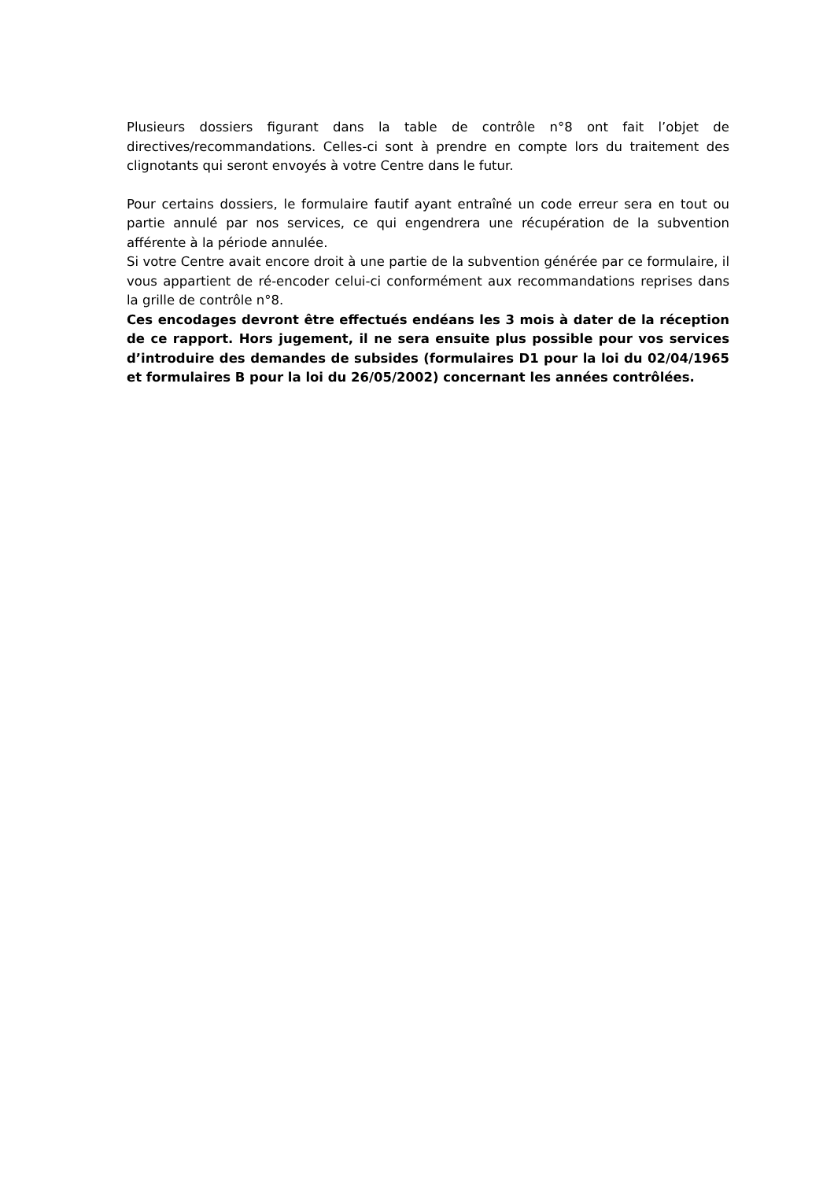Plusieurs dossiers figurant dans la table de contrôle n°8 ont fait l’objet de directives/recommandations. Celles-ci sont à prendre en compte lors du traitement des clignotants qui seront envoyés à votre Centre dans le futur.
Pour certains dossiers, le formulaire fautif ayant entraîné un code erreur sera en tout ou partie annulé par nos services, ce qui engendrera une récupération de la subvention afférente à la période annulée.
Si votre Centre avait encore droit à une partie de la subvention générée par ce formulaire, il vous appartient de ré-encoder celui-ci conformément aux recommandations reprises dans la grille de contrôle n°8.
Ces encodages devront être effectués endéans les 3 mois à dater de la réception de ce rapport. Hors jugement, il ne sera ensuite plus possible pour vos services d’introduire des demandes de subsides (formulaires D1 pour la loi du 02/04/1965 et formulaires B pour la loi du 26/05/2002) concernant les années contrôlées.